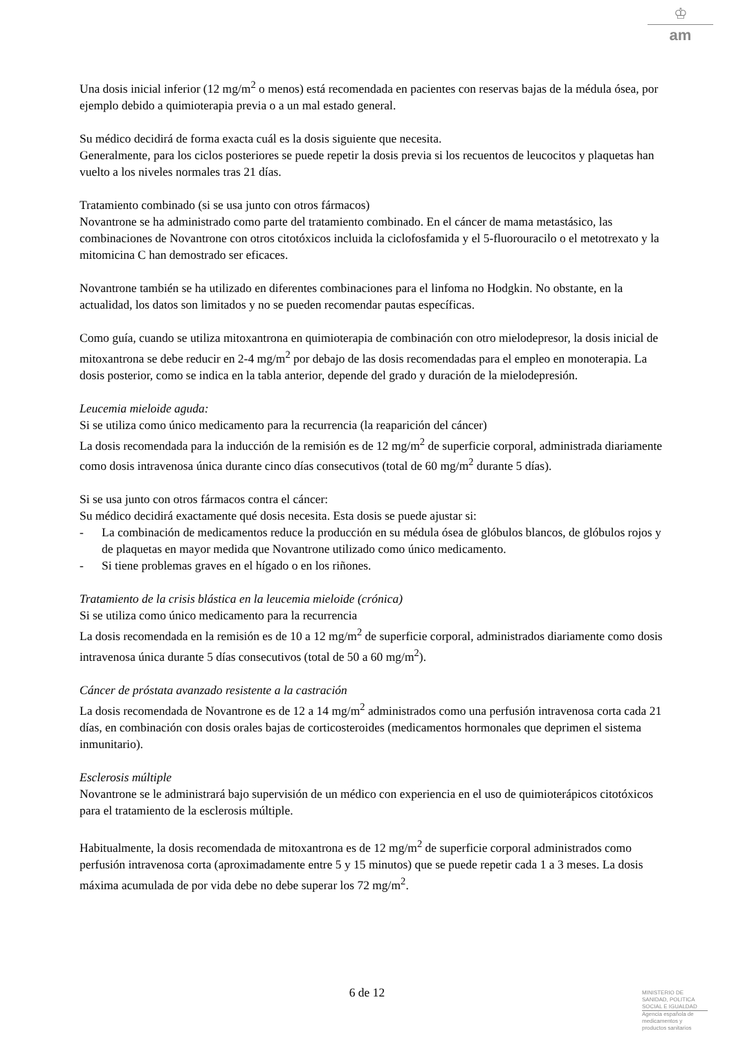♔
am
Una dosis inicial inferior (12 mg/m<sup>2</sup> o menos) está recomendada en pacientes con reservas bajas de la médula ósea, por ejemplo debido a quimioterapia previa o a un mal estado general.
Su médico decidirá de forma exacta cuál es la dosis siguiente que necesita.
Generalmente, para los ciclos posteriores se puede repetir la dosis previa si los recuentos de leucocitos y plaquetas han vuelto a los niveles normales tras 21 días.
Tratamiento combinado (si se usa junto con otros fármacos)
Novantrone se ha administrado como parte del tratamiento combinado. En el cáncer de mama metastásico, las combinaciones de Novantrone con otros citotóxicos incluida la ciclofosfamida y el 5-fluorouracilo o el metotrexato y la mitomicina C han demostrado ser eficaces.
Novantrone también se ha utilizado en diferentes combinaciones para el linfoma no Hodgkin. No obstante, en la actualidad, los datos son limitados y no se pueden recomendar pautas específicas.
Como guía, cuando se utiliza mitoxantrona en quimioterapia de combinación con otro mielodepresor, la dosis inicial de mitoxantrona se debe reducir en 2-4 mg/m<sup>2</sup> por debajo de las dosis recomendadas para el empleo en monoterapia. La dosis posterior, como se indica en la tabla anterior, depende del grado y duración de la mielodepresión.
Leucemia mieloide aguda:
Si se utiliza como único medicamento para la recurrencia (la reaparición del cáncer)
La dosis recomendada para la inducción de la remisión es de 12 mg/m<sup>2</sup> de superficie corporal, administrada diariamente como dosis intravenosa única durante cinco días consecutivos (total de 60 mg/m<sup>2</sup> durante 5 días).
Si se usa junto con otros fármacos contra el cáncer:
Su médico decidirá exactamente qué dosis necesita. Esta dosis se puede ajustar si:
- La combinación de medicamentos reduce la producción en su médula ósea de glóbulos blancos, de glóbulos rojos y de plaquetas en mayor medida que Novantrone utilizado como único medicamento.
- Si tiene problemas graves en el hígado o en los riñones.
Tratamiento de la crisis blástica en la leucemia mieloide (crónica)
Si se utiliza como único medicamento para la recurrencia
La dosis recomendada en la remisión es de 10 a 12 mg/m<sup>2</sup> de superficie corporal, administrados diariamente como dosis intravenosa única durante 5 días consecutivos (total de 50 a 60 mg/m<sup>2</sup>).
Cáncer de próstata avanzado resistente a la castración
La dosis recomendada de Novantrone es de 12 a 14 mg/m<sup>2</sup> administrados como una perfusión intravenosa corta cada 21 días, en combinación con dosis orales bajas de corticosteroides (medicamentos hormonales que deprimen el sistema inmunitario).
Esclerosis múltiple
Novantrone se le administrará bajo supervisión de un médico con experiencia en el uso de quimioterápicos citotóxicos para el tratamiento de la esclerosis múltiple.
Habitualmente, la dosis recomendada de mitoxantrona es de 12 mg/m<sup>2</sup> de superficie corporal administrados como perfusión intravenosa corta (aproximadamente entre 5 y 15 minutos) que se puede repetir cada 1 a 3 meses. La dosis máxima acumulada de por vida debe no debe superar los 72 mg/m<sup>2</sup>.
6 de 12
MINISTERIO DE
SANIDAD, POLITICA
SOCIAL E IGUALDAD
Agencia española de
medicamentos y
productos sanitarios